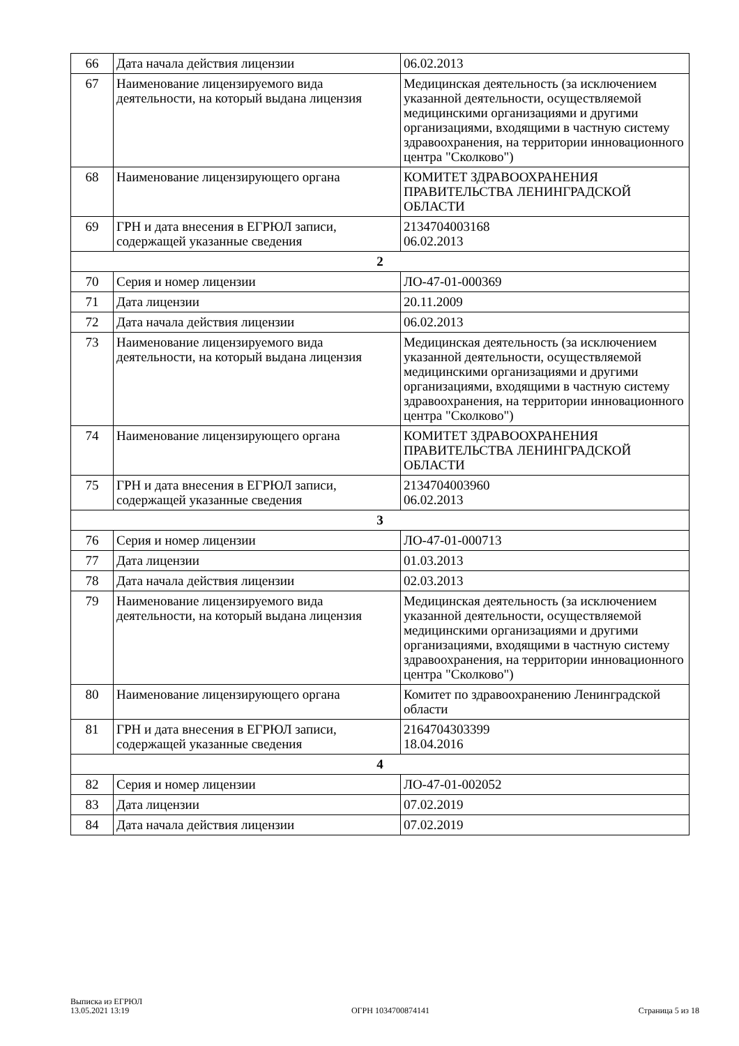| 66 | Дата начала действия лицензии | 06.02.2013 |
| 67 | Наименование лицензируемого вида деятельности, на который выдана лицензия | Медицинская деятельность (за исключением указанной деятельности, осуществляемой медицинскими организациями и другими организациями, входящими в частную систему здравоохранения, на территории инновационного центра "Сколково") |
| 68 | Наименование лицензирующего органа | КОМИТЕТ ЗДРАВООХРАНЕНИЯ ПРАВИТЕЛЬСТВА ЛЕНИНГРАДСКОЙ ОБЛАСТИ |
| 69 | ГРН и дата внесения в ЕГРЮЛ записи, содержащей указанные сведения | 2134704003168 06.02.2013 |
| 2 | | |
| 70 | Серия и номер лицензии | ЛО-47-01-000369 |
| 71 | Дата лицензии | 20.11.2009 |
| 72 | Дата начала действия лицензии | 06.02.2013 |
| 73 | Наименование лицензируемого вида деятельности, на который выдана лицензия | Медицинская деятельность (за исключением указанной деятельности, осуществляемой медицинскими организациями и другими организациями, входящими в частную систему здравоохранения, на территории инновационного центра "Сколково") |
| 74 | Наименование лицензирующего органа | КОМИТЕТ ЗДРАВООХРАНЕНИЯ ПРАВИТЕЛЬСТВА ЛЕНИНГРАДСКОЙ ОБЛАСТИ |
| 75 | ГРН и дата внесения в ЕГРЮЛ записи, содержащей указанные сведения | 2134704003960 06.02.2013 |
| 3 | | |
| 76 | Серия и номер лицензии | ЛО-47-01-000713 |
| 77 | Дата лицензии | 01.03.2013 |
| 78 | Дата начала действия лицензии | 02.03.2013 |
| 79 | Наименование лицензируемого вида деятельности, на который выдана лицензия | Медицинская деятельность (за исключением указанной деятельности, осуществляемой медицинскими организациями и другими организациями, входящими в частную систему здравоохранения, на территории инновационного центра "Сколково") |
| 80 | Наименование лицензирующего органа | Комитет по здравоохранению Ленинградской области |
| 81 | ГРН и дата внесения в ЕГРЮЛ записи, содержащей указанные сведения | 2164704303399 18.04.2016 |
| 4 | | |
| 82 | Серия и номер лицензии | ЛО-47-01-002052 |
| 83 | Дата лицензии | 07.02.2019 |
| 84 | Дата начала действия лицензии | 07.02.2019 |
Выписка из ЕГРЮЛ
13.05.2021 13:19
ОГРН 1034700874141
Страница 5 из 18